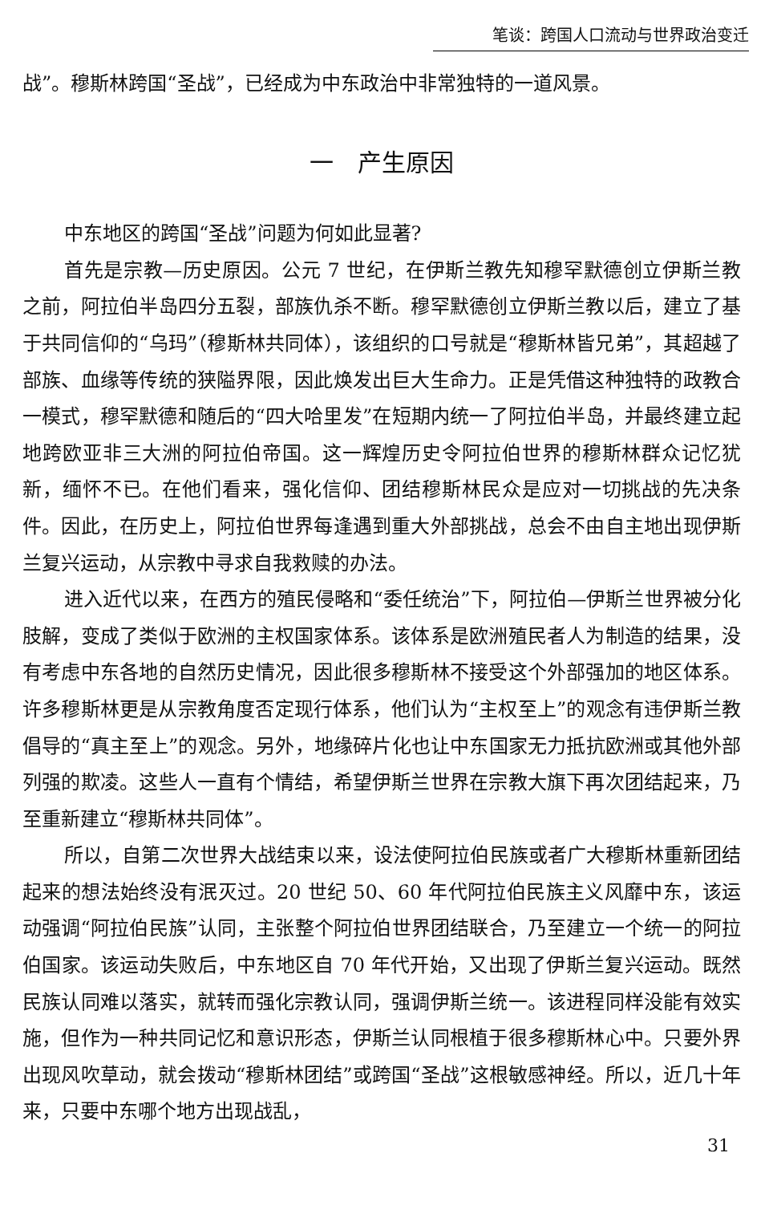笔谈：跨国人口流动与世界政治变迁
战”。穆斯林跨国“圣战”，已经成为中东政治中非常独特的一道风景。
一　产生原因
中东地区的跨国“圣战”问题为何如此显著?
首先是宗教—历史原因。公元 7 世纪，在伊斯兰教先知穆罕默德创立伊斯兰教之前，阿拉伯半岛四分五裂，部族仇杀不断。穆罕默德创立伊斯兰教以后，建立了基于共同信仰的“乌玛”（穆斯林共同体），该组织的口号就是“穆斯林皆兄弟”，其超越了部族、血缘等传统的狭隘界限，因此焕发出巨大生命力。正是凭借这种独特的政教合一模式，穆罕默德和随后的“四大哈里发”在短期内统一了阿拉伯半岛，并最终建立起地跨欧亚非三大洲的阿拉伯帝国。这一辉煌历史令阿拉伯世界的穆斯林群众记忆犹新，缅怀不已。在他们看来，强化信仰、团结穆斯林民众是应对一切挑战的先决条件。因此，在历史上，阿拉伯世界每逢遇到重大外部挑战，总会不由自主地出现伊斯兰复兴运动，从宗教中寻求自我救赎的办法。
进入近代以来，在西方的殖民侵略和“委任统治”下，阿拉伯—伊斯兰世界被分化肢解，变成了类似于欧洲的主权国家体系。该体系是欧洲殖民者人为制造的结果，没有考虑中东各地的自然历史情况，因此很多穆斯林不接受这个外部强加的地区体系。许多穆斯林更是从宗教角度否定现行体系，他们认为“主权至上”的观念有违伊斯兰教倡导的“真主至上”的观念。另外，地缘碎片化也让中东国家无力抵抗欧洲或其他外部列强的欺凌。这些人一直有个情结，希望伊斯兰世界在宗教大旗下再次团结起来，乃至重新建立“穆斯林共同体”。
所以，自第二次世界大战结束以来，设法使阿拉伯民族或者广大穆斯林重新团结起来的想法始终没有泯灭过。20 世纪 50、60 年代阿拉伯民族主义风靡中东，该运动强调“阿拉伯民族”认同，主张整个阿拉伯世界团结联合，乃至建立一个统一的阿拉伯国家。该运动失败后，中东地区自 70 年代开始，又出现了伊斯兰复兴运动。既然民族认同难以落实，就转而强化宗教认同，强调伊斯兰统一。该进程同样没能有效实施，但作为一种共同记忆和意识形态，伊斯兰认同根植于很多穆斯林心中。只要外界出现风吹草动，就会拨动“穆斯林团结”或跨国“圣战”这根敏感神经。所以，近几十年来，只要中东哪个地方出现战乱，
31